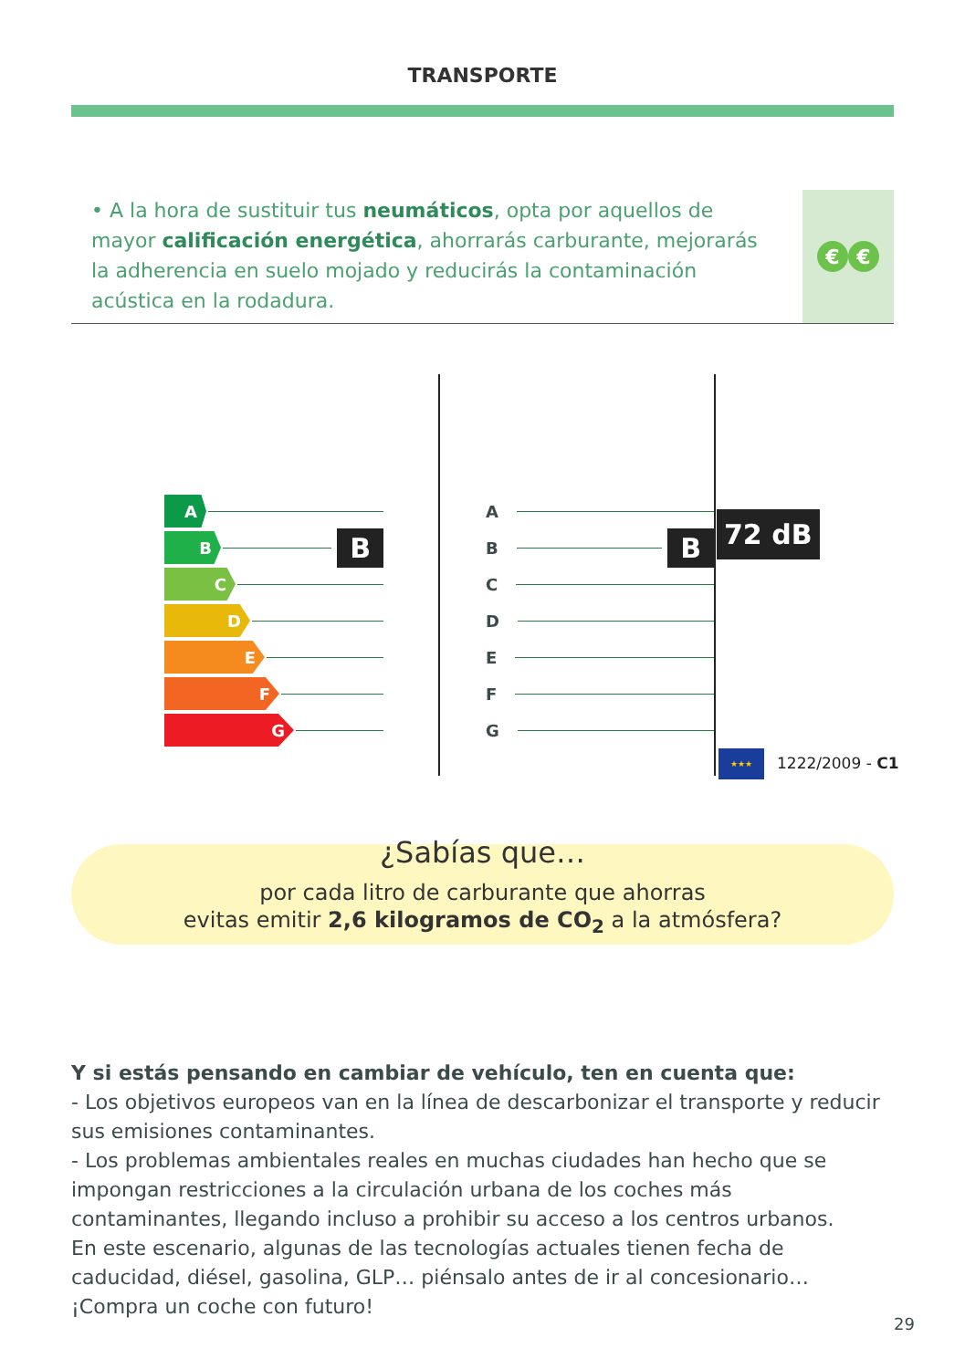TRANSPORTE
• A la hora de sustituir tus neumáticos, opta por aquellos de mayor calificación energética, ahorrarás carburante, mejorarás la adherencia en suelo mojado y reducirás la contaminación acústica en la rodadura.
€ €
A
B
B
C
D
E
F
G
A
B
B
C
D
E
F
G
72 dB
★★★ 1222/2009 - C1
¿Sabías que…
por cada litro de carburante que ahorras
evitas emitir 2,6 kilogramos de CO<sub>2</sub> a la atmósfera?
Y si estás pensando en cambiar de vehículo, ten en cuenta que:
- Los objetivos europeos van en la línea de descarbonizar el transporte y reducir sus emisiones contaminantes.
- Los problemas ambientales reales en muchas ciudades han hecho que se impongan restricciones a la circulación urbana de los coches más contaminantes, llegando incluso a prohibir su acceso a los centros urbanos.
En este escenario, algunas de las tecnologías actuales tienen fecha de caducidad, diésel, gasolina, GLP… piénsalo antes de ir al concesionario… ¡Compra un coche con futuro!
29